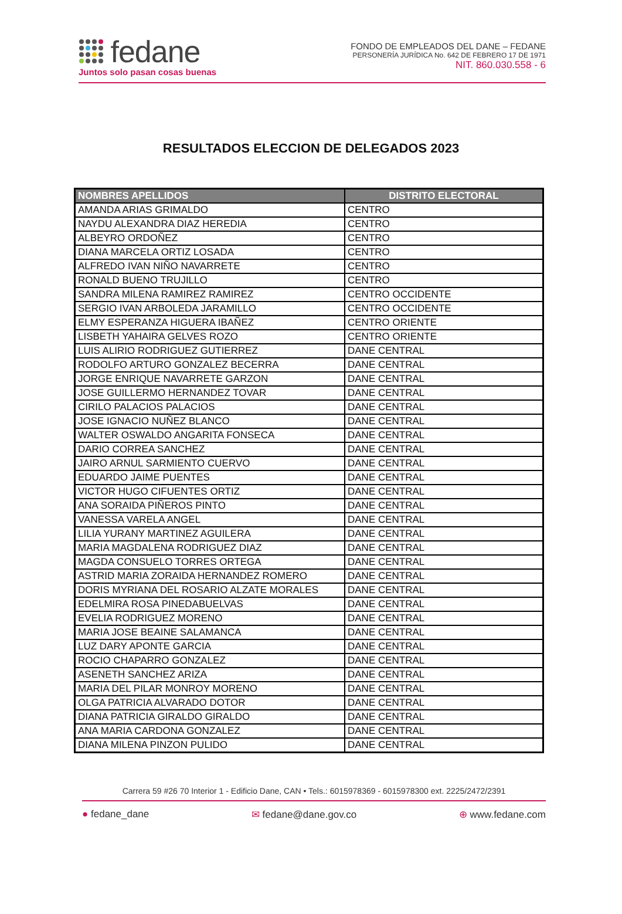fedane
Juntos solo pasan cosas buenas
FONDO DE EMPLEADOS DEL DANE – FEDANE
PERSONERÍA JURÍDICA No. 642 DE FEBRERO 17 DE 1971
NIT. 860.030.558 - 6
RESULTADOS ELECCION DE DELEGADOS 2023
| NOMBRES APELLIDOS | DISTRITO ELECTORAL |
| --- | --- |
| AMANDA ARIAS GRIMALDO | CENTRO |
| NAYDU ALEXANDRA DIAZ HEREDIA | CENTRO |
| ALBEYRO ORDOÑEZ | CENTRO |
| DIANA MARCELA ORTIZ LOSADA | CENTRO |
| ALFREDO IVAN NIÑO NAVARRETE | CENTRO |
| RONALD BUENO TRUJILLO | CENTRO |
| SANDRA MILENA RAMIREZ RAMIREZ | CENTRO OCCIDENTE |
| SERGIO IVAN ARBOLEDA JARAMILLO | CENTRO OCCIDENTE |
| ELMY ESPERANZA HIGUERA IBAÑEZ | CENTRO ORIENTE |
| LISBETH YAHAIRA GELVES ROZO | CENTRO ORIENTE |
| LUIS ALIRIO RODRIGUEZ GUTIERREZ | DANE CENTRAL |
| RODOLFO ARTURO GONZALEZ BECERRA | DANE CENTRAL |
| JORGE ENRIQUE NAVARRETE GARZON | DANE CENTRAL |
| JOSE GUILLERMO HERNANDEZ TOVAR | DANE CENTRAL |
| CIRILO PALACIOS PALACIOS | DANE CENTRAL |
| JOSE IGNACIO NUÑEZ BLANCO | DANE CENTRAL |
| WALTER OSWALDO ANGARITA FONSECA | DANE CENTRAL |
| DARIO CORREA SANCHEZ | DANE CENTRAL |
| JAIRO ARNUL SARMIENTO CUERVO | DANE CENTRAL |
| EDUARDO JAIME PUENTES | DANE CENTRAL |
| VICTOR HUGO CIFUENTES ORTIZ | DANE CENTRAL |
| ANA SORAIDA PIÑEROS PINTO | DANE CENTRAL |
| VANESSA VARELA ANGEL | DANE CENTRAL |
| LILIA YURANY MARTINEZ AGUILERA | DANE CENTRAL |
| MARIA MAGDALENA RODRIGUEZ DIAZ | DANE CENTRAL |
| MAGDA CONSUELO TORRES ORTEGA | DANE CENTRAL |
| ASTRID MARIA ZORAIDA HERNANDEZ ROMERO | DANE CENTRAL |
| DORIS MYRIANA DEL ROSARIO ALZATE MORALES | DANE CENTRAL |
| EDELMIRA ROSA PINEDABUELVAS | DANE CENTRAL |
| EVELIA RODRIGUEZ MORENO | DANE CENTRAL |
| MARIA JOSE BEAINE SALAMANCA | DANE CENTRAL |
| LUZ DARY APONTE GARCIA | DANE CENTRAL |
| ROCIO CHAPARRO GONZALEZ | DANE CENTRAL |
| ASENETH SANCHEZ ARIZA | DANE CENTRAL |
| MARIA DEL PILAR MONROY MORENO | DANE CENTRAL |
| OLGA PATRICIA ALVARADO DOTOR | DANE CENTRAL |
| DIANA PATRICIA GIRALDO GIRALDO | DANE CENTRAL |
| ANA MARIA CARDONA GONZALEZ | DANE CENTRAL |
| DIANA MILENA PINZON PULIDO | DANE CENTRAL |
Carrera 59 #26 70 Interior 1 - Edificio Dane, CAN • Tels.: 6015978369 - 6015978300 ext. 2225/2472/2391
● fedane_dane ✉ fedane@dane.gov.co ⊕ www.fedane.com